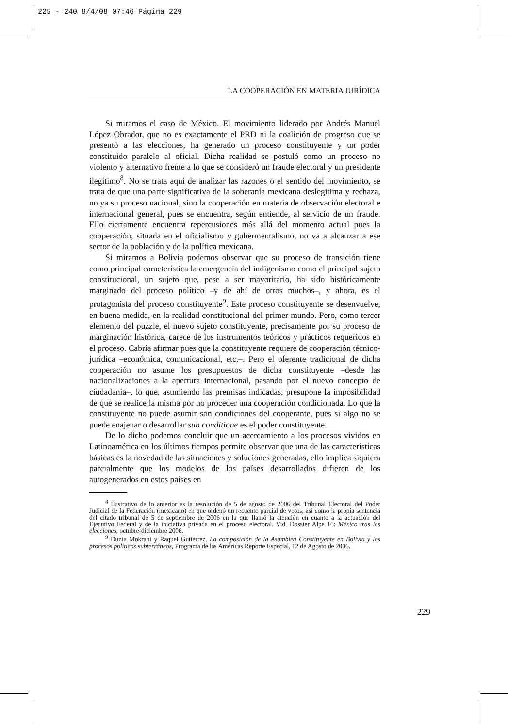225 - 240 8/4/08 07:46 Página 229
LA COOPERACIÓN EN MATERIA JURÍDICA
Si miramos el caso de México. El movimiento liderado por Andrés Manuel López Obrador, que no es exactamente el PRD ni la coalición de progreso que se presentó a las elecciones, ha generado un proceso constituyente y un poder constituido paralelo al oficial. Dicha realidad se postuló como un proceso no violento y alternativo frente a lo que se consideró un fraude electoral y un presidente ilegítimo<sup>8</sup>. No se trata aquí de analizar las razones o el sentido del movimiento, se trata de que una parte significativa de la soberanía mexicana deslegitima y rechaza, no ya su proceso nacional, sino la cooperación en materia de observación electoral e internacional general, pues se encuentra, según entiende, al servicio de un fraude. Ello ciertamente encuentra repercusiones más allá del momento actual pues la cooperación, situada en el oficialismo y gubermentalismo, no va a alcanzar a ese sector de la población y de la política mexicana.
Si miramos a Bolivia podemos observar que su proceso de transición tiene como principal característica la emergencia del indigenismo como el principal sujeto constitucional, un sujeto que, pese a ser mayoritario, ha sido históricamente marginado del proceso político –y de ahí de otros muchos–, y ahora, es el protagonista del proceso constituyente<sup>9</sup>. Este proceso constituyente se desenvuelve, en buena medida, en la realidad constitucional del primer mundo. Pero, como tercer elemento del puzzle, el nuevo sujeto constituyente, precisamente por su proceso de marginación histórica, carece de los instrumentos teóricos y prácticos requeridos en el proceso. Cabría afirmar pues que la constituyente requiere de cooperación técnico-jurídica –económica, comunicacional, etc.–. Pero el oferente tradicional de dicha cooperación no asume los presupuestos de dicha constituyente –desde las nacionalizaciones a la apertura internacional, pasando por el nuevo concepto de ciudadanía–, lo que, asumiendo las premisas indicadas, presupone la imposibilidad de que se realice la misma por no proceder una cooperación condicionada. Lo que la constituyente no puede asumir son condiciones del cooperante, pues si algo no se puede enajenar o desarrollar sub conditione es el poder constituyente.
De lo dicho podemos concluir que un acercamiento a los procesos vividos en Latinoamérica en los últimos tiempos permite observar que una de las características básicas es la novedad de las situaciones y soluciones generadas, ello implica siquiera parcialmente que los modelos de los países desarrollados difieren de los autogenerados en estos países en
<sup>8</sup> Ilustrativo de lo anterior es la resolución de 5 de agosto de 2006 del Tribunal Electoral del Poder Judicial de la Federación (mexicano) en que ordenó un recuento parcial de votos, así como la propia sentencia del citado tribunal de 5 de septiembre de 2006 en la que llamó la atención en cuanto a la actuación del Ejecutivo Federal y de la iniciativa privada en el proceso electoral. Vid. Dossier Alpe 16: México tras las elecciones, octubre-diciembre 2006.
<sup>9</sup> Dunia Mokrani y Raquel Gutiérrez, La composición de la Asamblea Constituyente en Bolivia y los procesos políticos subterráneos, Programa de las Américas Reporte Especial, 12 de Agosto de 2006.
229